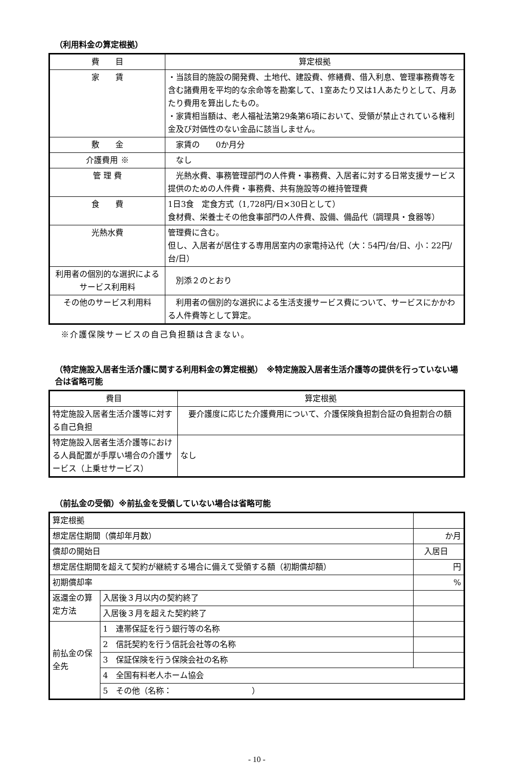（利用料金の算定根拠）
| 費 目 | 算定根拠 |
| --- | --- |
| 家 賃 | ・当該目的施設の開発費、土地代、建設費、修繕費、借入利息、管理事務費等を含む諸費用を平均的な余命等を勘案して、1室あたり又は1人あたりとして、月あたり費用を算出したもの。 ・家賃相当額は、老人福祉法第29条第6項において、受領が禁止されている権利金及び対価性のない金品に該当しません。 |
| 敷 金 | 家賃の 0か月分 |
| 介護費用 ※ | なし |
| 管 理 費 | 光熱水費、事務管理部門の人件費・事務費、入居者に対する日常支援サービス提供のための人件費・事務費、共有施設等の維持管理費 |
| 食 費 | 1日3食 定食方式（1,728円/日×30日として） 食材費、栄養士その他食事部門の人件費、設備、備品代（調理具・食器等） |
| 光熱水費 | 管理費に含む。 但し、入居者が居住する専用居室内の家電持込代（大：54円/台/日、小：22円/台/日） |
| 利用者の個別的な選択によるサービス利用料 | 別添２のとおり |
| その他のサービス利用料 | 利用者の個別的な選択による生活支援サービス費について、サービスにかかわる人件費等として算定。 |
※介護保険サービスの自己負担額は含まない。
（特定施設入居者生活介護に関する利用料金の算定根拠）　※特定施設入居者生活介護等の提供を行っていない場合は省略可能
| 費目 | 算定根拠 |
| --- | --- |
| 特定施設入居者生活介護等に対する自己負担 | 要介護度に応じた介護費用について、介護保険負担割合証の負担割合の額 |
| 特定施設入居者生活介護等における人員配置が手厚い場合の介護サービス（上乗せサービス） | なし |
（前払金の受領）※前払金を受領していない場合は省略可能
| 算定根拠 | | |
| 想定居住期間（償却年月数） | | か月 |
| 償却の開始日 | | 入居日 |
| 想定居住期間を超えて契約が継続する場合に備えて受領する額（初期償却額） | | 円 |
| 初期償却率 | | % |
| 返還金の算定方法 | 入居後３月以内の契約終了 | |
| | 入居後３月を超えた契約終了 | |
| 前払金の保全先 | 1 連帯保証を行う銀行等の名称 | |
| | 2 信託契約を行う信託会社等の名称 | |
| | 3 保証保険を行う保険会社の名称 | |
| | 4 全国有料老人ホーム協会 | |
| | 5 その他（名称： ） | |
- 10 -